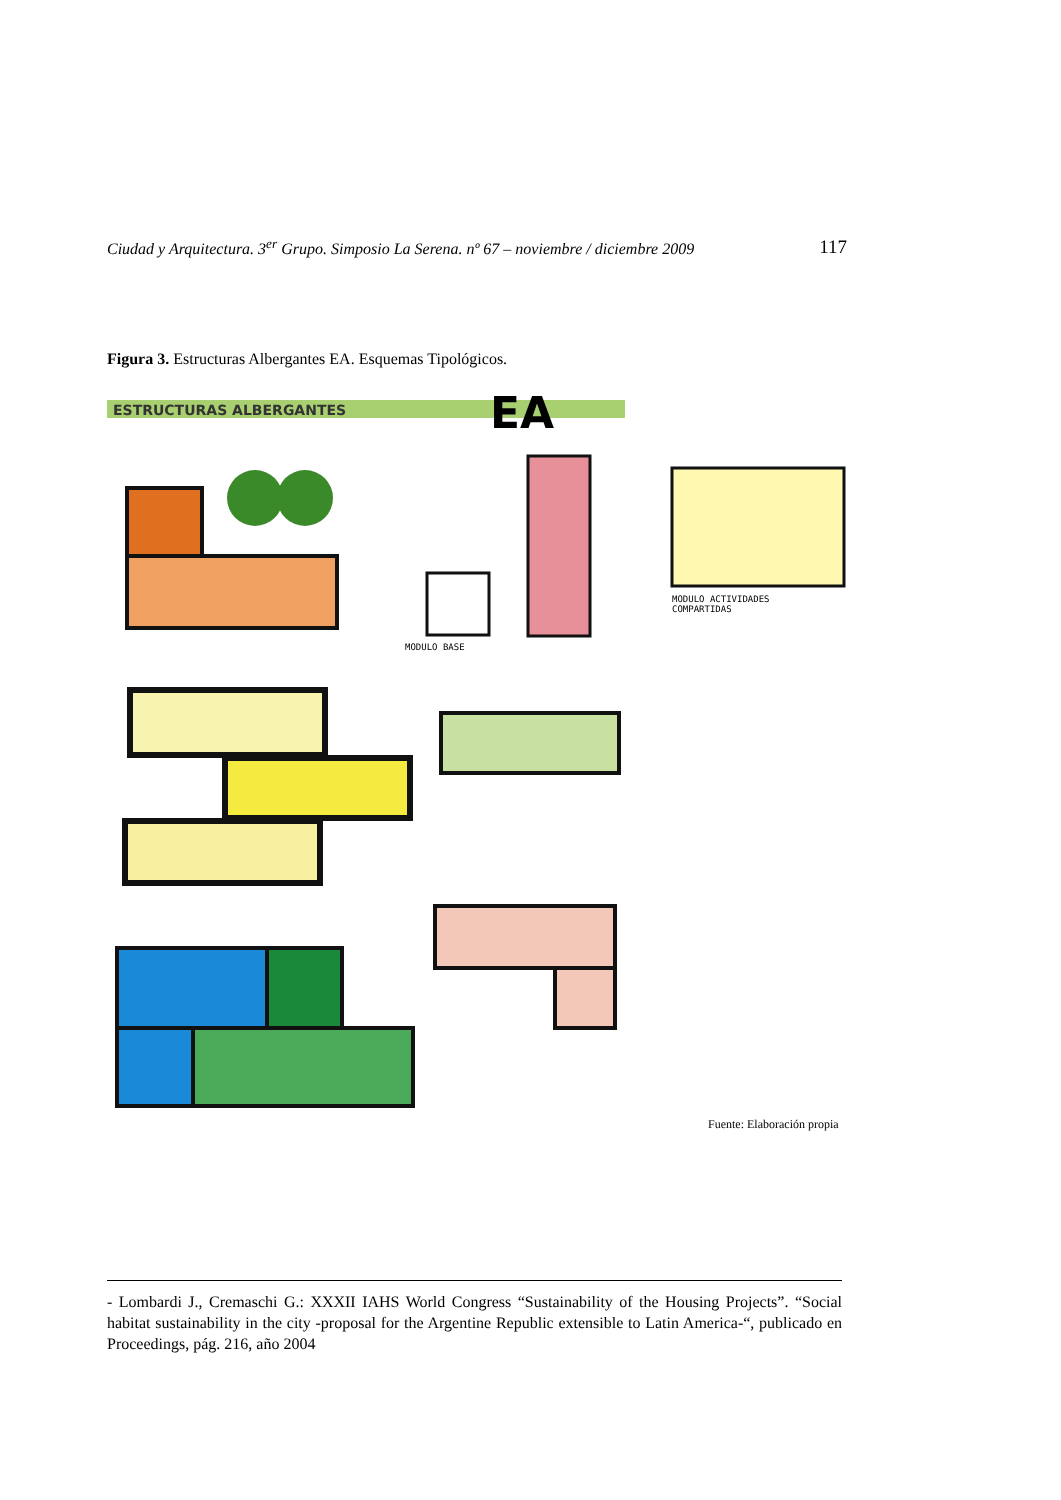Ciudad y Arquitectura. 3<sup>er</sup> Grupo. Simposio La Serena. nº 67 – noviembre / diciembre 2009 117
Figura 3. Estructuras Albergantes EA. Esquemas Tipológicos.
ESTRUCTURAS ALBERGANTES
EA
MODULO BASE
MODULO ACTIVIDADES
COMPARTIDAS
Fuente: Elaboración propia
- Lombardi J., Cremaschi G.: XXXII IAHS World Congress “Sustainability of the Housing Projects”. “Social habitat sustainability in the city -proposal for the Argentine Republic extensible to Latin America-“, publicado en Proceedings, pág. 216, año 2004